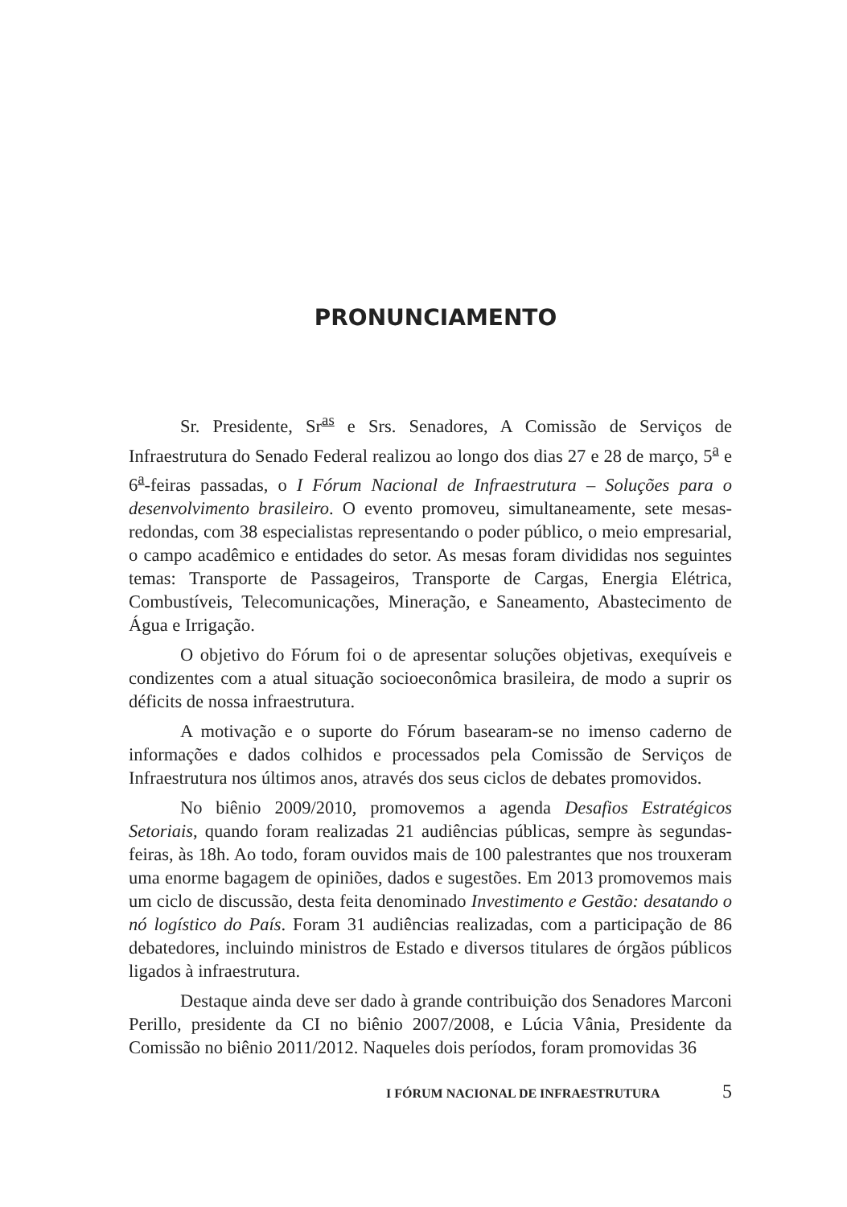PRONUNCIAMENTO
Sr. Presidente, Sr<sup>as</sup> e Srs. Senadores, A Comissão de Serviços de Infraestrutura do Senado Federal realizou ao longo dos dias 27 e 28 de março, 5<sup>a</sup> e 6<sup>a</sup>-feiras passadas, o I Fórum Nacional de Infraestrutura – Soluções para o desenvolvimento brasileiro. O evento promoveu, simultaneamente, sete mesas-redondas, com 38 especialistas representando o poder público, o meio empresarial, o campo acadêmico e entidades do setor. As mesas foram divididas nos seguintes temas: Transporte de Passageiros, Transporte de Cargas, Energia Elétrica, Combustíveis, Telecomunicações, Mineração, e Saneamento, Abastecimento de Água e Irrigação.
O objetivo do Fórum foi o de apresentar soluções objetivas, exequíveis e condizentes com a atual situação socioeconômica brasileira, de modo a suprir os déficits de nossa infraestrutura.
A motivação e o suporte do Fórum basearam-se no imenso caderno de informações e dados colhidos e processados pela Comissão de Serviços de Infraestrutura nos últimos anos, através dos seus ciclos de debates promovidos.
No biênio 2009/2010, promovemos a agenda Desafios Estratégicos Setoriais, quando foram realizadas 21 audiências públicas, sempre às segundas-feiras, às 18h. Ao todo, foram ouvidos mais de 100 palestrantes que nos trouxeram uma enorme bagagem de opiniões, dados e sugestões. Em 2013 promovemos mais um ciclo de discussão, desta feita denominado Investimento e Gestão: desatando o nó logístico do País. Foram 31 audiências realizadas, com a participação de 86 debatedores, incluindo ministros de Estado e diversos titulares de órgãos públicos ligados à infraestrutura.
Destaque ainda deve ser dado à grande contribuição dos Senadores Marconi Perillo, presidente da CI no biênio 2007/2008, e Lúcia Vânia, Presidente da Comissão no biênio 2011/2012. Naqueles dois períodos, foram promovidas 36
I FÓRUM NACIONAL DE INFRAESTRUTURA 5